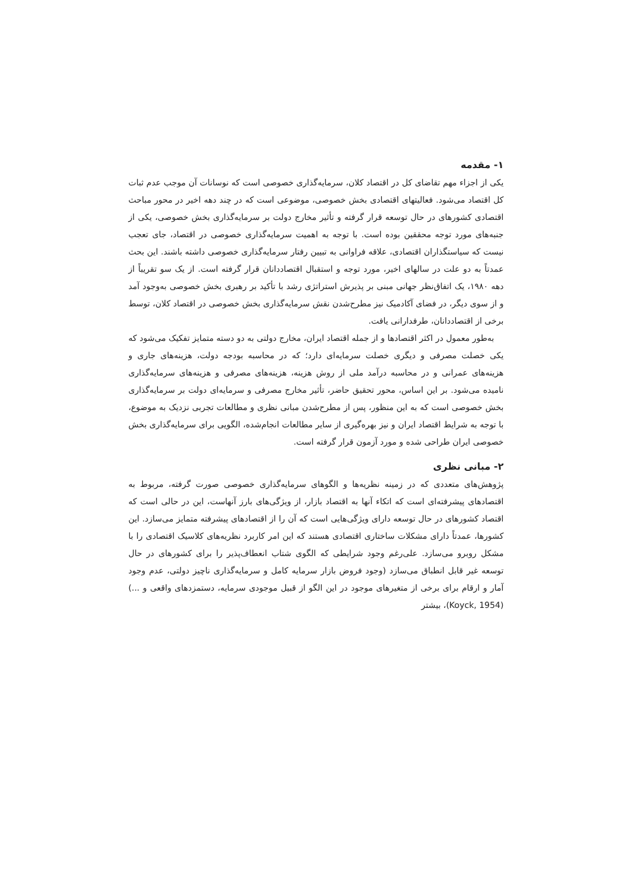۱- مقدمه
یکی از اجزاء مهم تقاضای کل در اقتصاد کلان، سرمایه‌گذاری خصوصی است که نوسانات آن موجب عدم ثبات کل اقتصاد می‌شود. فعالیتهای اقتصادی بخش خصوصی، موضوعی است که در چند دهه اخیر در محور مباحث اقتصادی کشورهای در حال توسعه قرار گرفته و تأثیر مخارج دولت بر سرمایه‌گذاری بخش خصوصی، یکی از جنبه‌های مورد توجه محققین بوده است. با توجه به اهمیت سرمایه‌گذاری خصوصی در اقتصاد، جای تعجب نیست که سیاستگذاران اقتصادی، علاقه فراوانی به تبیین رفتار سرمایه‌گذاری خصوصی داشته باشند. این بحث عمدتاً به دو علت در سالهای اخیر، مورد توجه و استقبال اقتصاددانان قرار گرفته است. از یک سو تقریباً از دهه ۱۹۸۰، یک اتفاق‌نظر جهانی مبنی بر پذیرش استراتژی رشد با تأکید بر رهبری بخش خصوصی به‌وجود آمد و از سوی دیگر، در فضای آکادمیک نیز مطرح‌شدن نقش سرمایه‌گذاری بخش خصوصی در اقتصاد کلان، توسط برخی از اقتصاددانان، طرفدارانی یافت.
به‌طور معمول در اکثر اقتصادها و از جمله اقتصاد ایران، مخارج دولتی به دو دسته متمایز تفکیک می‌شود که یکی خصلت مصرفی و دیگری خصلت سرمایه‌ای دارد؛ که در محاسبه بودجه دولت، هزینه‌های جاری و هزینه‌های عمرانی و در محاسبه درآمد ملی از روش هزینه، هزینه‌های مصرفی و هزینه‌های سرمایه‌گذاری نامیده می‌شود. بر این اساس، محور تحقیق حاضر، تأثیر مخارج مصرفی و سرمایه‌ای دولت بر سرمایه‌گذاری بخش خصوصی است که به این منظور، پس از مطرح‌شدن مبانی نظری و مطالعات تجربی نزدیک به موضوع، با توجه به شرایط اقتصاد ایران و نیز بهره‌گیری از سایر مطالعات انجام‌شده، الگویی برای سرمایه‌گذاری بخش خصوصی ایران طراحی شده و مورد آزمون قرار گرفته است.
۲- مبانی نظری
پژوهش‌های متعددی که در زمینه نظریه‌ها و الگوهای سرمایه‌گذاری خصوصی صورت گرفته، مربوط به اقتصادهای پیشرفته‌ای است که اتکاء آنها به اقتصاد بازار، از ویژگی‌های بارز آنهاست، این در حالی است که اقتصاد کشورهای در حال توسعه دارای ویژگی‌هایی است که آن را از اقتصادهای پیشرفته متمایز می‌سازد. این کشورها، عمدتاً دارای مشکلات ساختاری اقتصادی هستند که این امر کاربرد نظریه‌های کلاسیک اقتصادی را با مشکل روبرو می‌سازد. علی‌رغم وجود شرایطی که الگوی شتاب انعطاف‌پذیر را برای کشورهای در حال توسعه غیر قابل انطباق می‌سازد (وجود فروض بازار سرمایه کامل و سرمایه‌گذاری ناچیز دولتی، عدم وجود آمار و ارقام برای برخی از متغیرهای موجود در این الگو از قبیل موجودی سرمایه، دستمزدهای واقعی و ...)(Koyck, 1954)، بیشتر